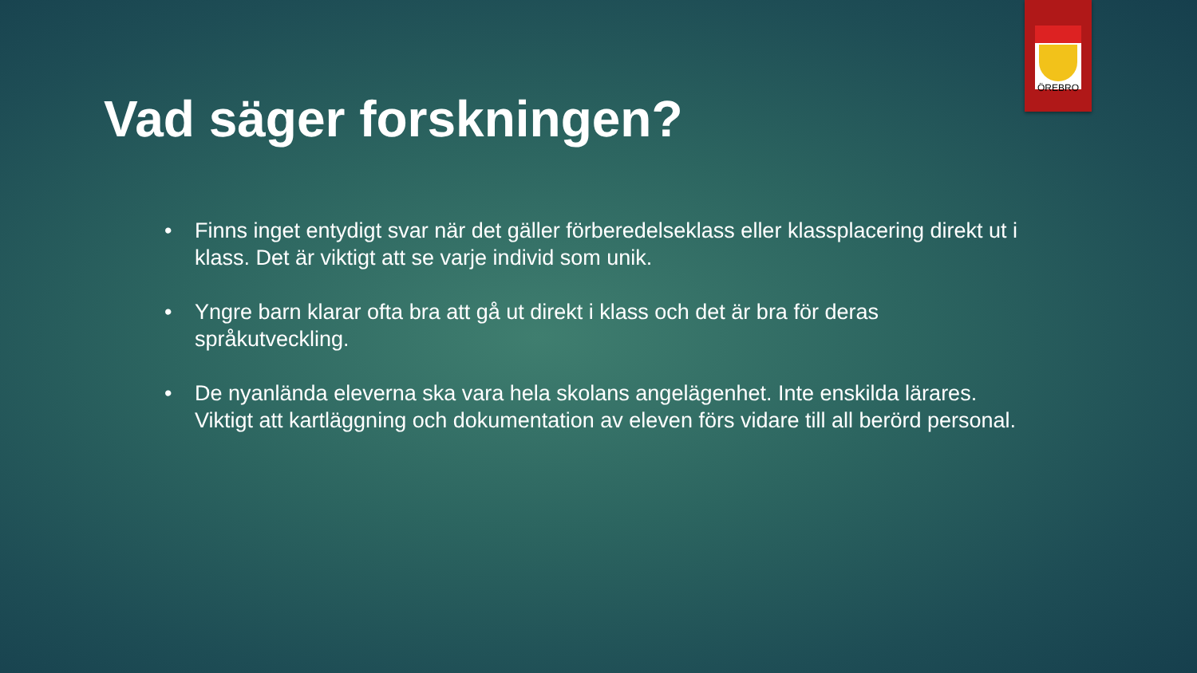ÖREBRO
Vad säger forskningen?
• Finns inget entydigt svar när det gäller förberedelseklass eller klassplacering direkt ut i klass. Det är viktigt att se varje individ som unik.
• Yngre barn klarar ofta bra att gå ut direkt i klass och det är bra för deras språkutveckling.
• De nyanlända eleverna ska vara hela skolans angelägenhet. Inte enskilda lärares. Viktigt att kartläggning och dokumentation av eleven förs vidare till all berörd personal.